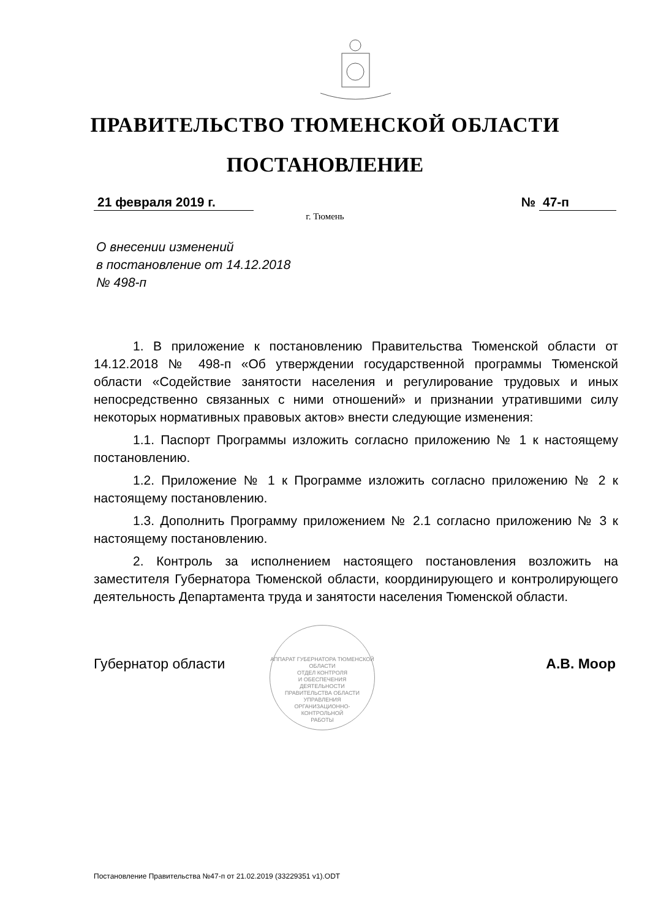ПРАВИТЕЛЬСТВО ТЮМЕНСКОЙ ОБЛАСТИ
ПОСТАНОВЛЕНИЕ
21 февраля 2019 г. № 47-п
г. Тюмень
О внесении изменений
в постановление от 14.12.2018
№ 498-п
1. В приложение к постановлению Правительства Тюменской области от 14.12.2018 № 498-п «Об утверждении государственной программы Тюменской области «Содействие занятости населения и регулирование трудовых и иных непосредственно связанных с ними отношений» и признании утратившими силу некоторых нормативных правовых актов» внести следующие изменения:
1.1. Паспорт Программы изложить согласно приложению № 1 к настоящему постановлению.
1.2. Приложение № 1 к Программе изложить согласно приложению № 2 к настоящему постановлению.
1.3. Дополнить Программу приложением № 2.1 согласно приложению № 3 к настоящему постановлению.
2. Контроль за исполнением настоящего постановления возложить на заместителя Губернатора Тюменской области, координирующего и контролирующего деятельность Департамента труда и занятости населения Тюменской области.
АППАРАТ ГУБЕРНАТОРА ТЮМЕНСКОЙ ОБЛАСТИ
ОТДЕЛ КОНТРОЛЯ
И ОБЕСПЕЧЕНИЯ
ДЕЯТЕЛЬНОСТИ
ПРАВИТЕЛЬСТВА ОБЛАСТИ
УПРАВЛЕНИЯ
ОРГАНИЗАЦИОННО-
КОНТРОЛЬНОЙ
РАБОТЫ
Губернатор области А.В. Моор
Постановление Правительства №47-п от 21.02.2019 (33229351 v1).ODT